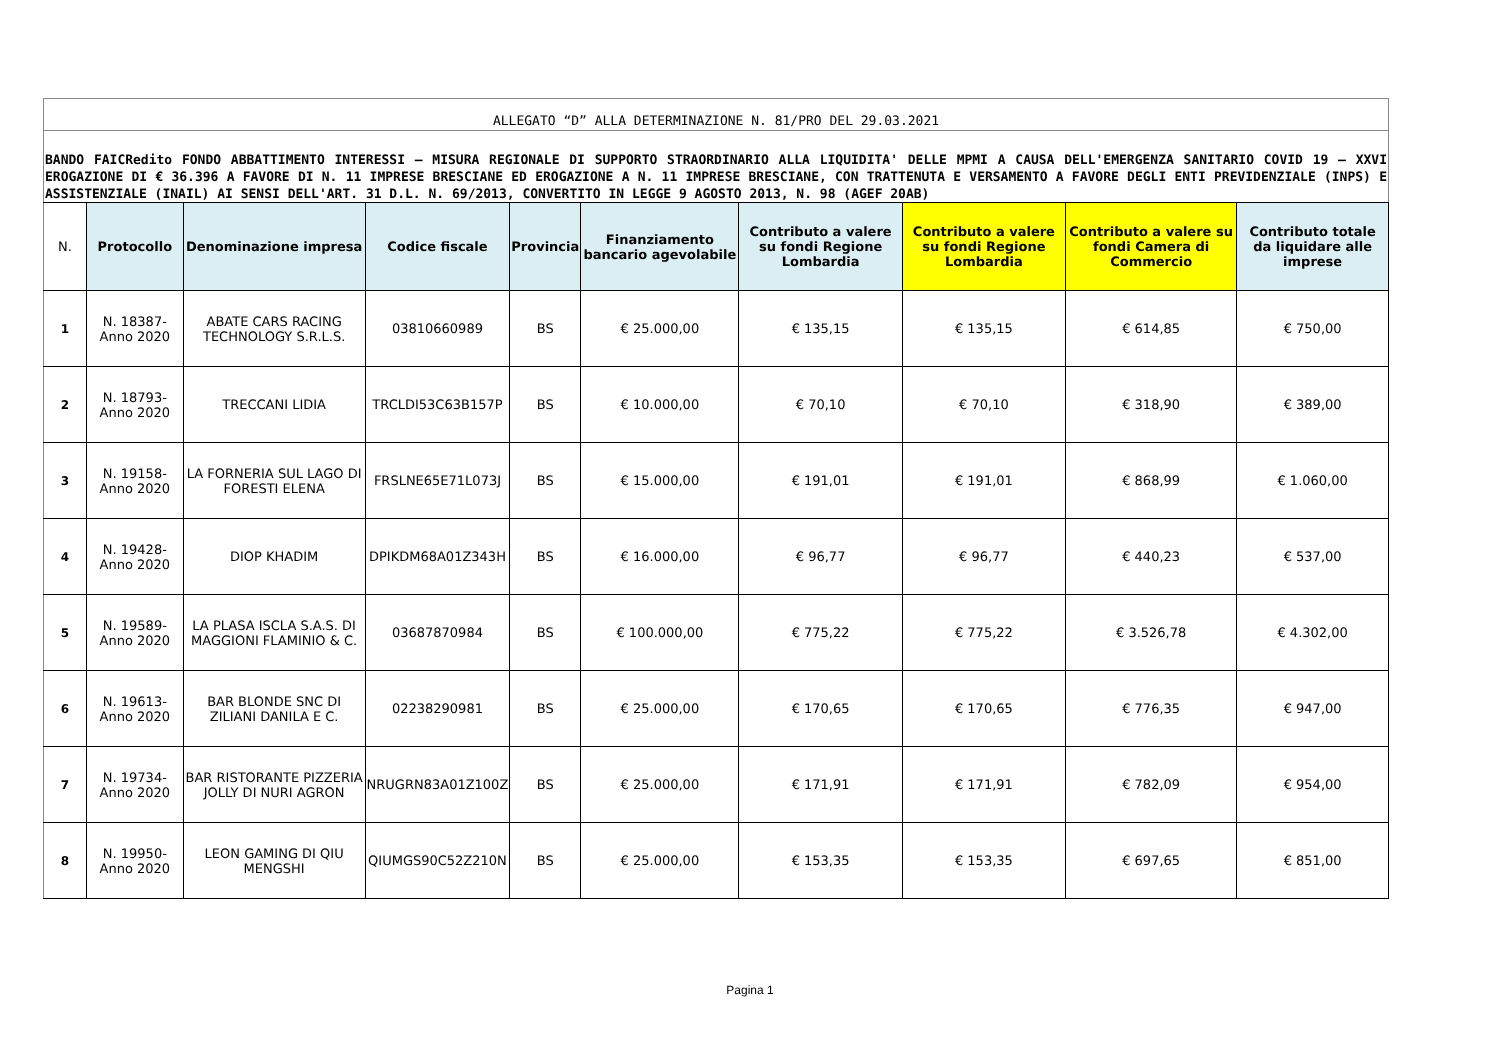ALLEGATO “D” ALLA DETERMINAZIONE N. 81/PRO DEL 29.03.2021
BANDO FAICRedito FONDO ABBATTIMENTO INTERESSI – MISURA REGIONALE DI SUPPORTO STRAORDINARIO ALLA LIQUIDITA' DELLE MPMI A CAUSA DELL'EMERGENZA SANITARIO COVID 19 – XXVI EROGAZIONE DI € 36.396 A FAVORE DI N. 11 IMPRESE BRESCIANE ED EROGAZIONE A N. 11 IMPRESE BRESCIANE, CON TRATTENUTA E VERSAMENTO A FAVORE DEGLI ENTI PREVIDENZIALE (INPS) E ASSISTENZIALE (INAIL) AI SENSI DELL'ART. 31 D.L. N. 69/2013, CONVERTITO IN LEGGE 9 AGOSTO 2013, N. 98 (AGEF 20AB)
| N. | Protocollo | Denominazione impresa | Codice fiscale | Provincia | Finanziamento bancario agevolabile | Contributo a valere su fondi Regione Lombardia | Contributo a valere su fondi Regione Lombardia | Contributo a valere su fondi Camera di Commercio | Contributo totale da liquidare alle imprese |
| --- | --- | --- | --- | --- | --- | --- | --- | --- | --- |
| 1 | N. 18387- Anno 2020 | ABATE CARS RACING TECHNOLOGY S.R.L.S. | 03810660989 | BS | € 25.000,00 | € 135,15 | € 135,15 | € 614,85 | € 750,00 |
| 2 | N. 18793- Anno 2020 | TRECCANI LIDIA | TRCLDI53C63B157P | BS | € 10.000,00 | € 70,10 | € 70,10 | € 318,90 | € 389,00 |
| 3 | N. 19158- Anno 2020 | LA FORNERIA SUL LAGO DI FORESTI ELENA | FRSLNE65E71L073J | BS | € 15.000,00 | € 191,01 | € 191,01 | € 868,99 | € 1.060,00 |
| 4 | N. 19428- Anno 2020 | DIOP KHADIM | DPIKDM68A01Z343H | BS | € 16.000,00 | € 96,77 | € 96,77 | € 440,23 | € 537,00 |
| 5 | N. 19589- Anno 2020 | LA PLASA ISCLA S.A.S. DI MAGGIONI FLAMINIO & C. | 03687870984 | BS | € 100.000,00 | € 775,22 | € 775,22 | € 3.526,78 | € 4.302,00 |
| 6 | N. 19613- Anno 2020 | BAR BLONDE SNC DI ZILIANI DANILA E C. | 02238290981 | BS | € 25.000,00 | € 170,65 | € 170,65 | € 776,35 | € 947,00 |
| 7 | N. 19734- Anno 2020 | BAR RISTORANTE PIZZERIA JOLLY DI NURI AGRON | NRUGRN83A01Z100Z | BS | € 25.000,00 | € 171,91 | € 171,91 | € 782,09 | € 954,00 |
| 8 | N. 19950- Anno 2020 | LEON GAMING DI QIU MENGSHI | QIUMGS90C52Z210N | BS | € 25.000,00 | € 153,35 | € 153,35 | € 697,65 | € 851,00 |
Pagina 1